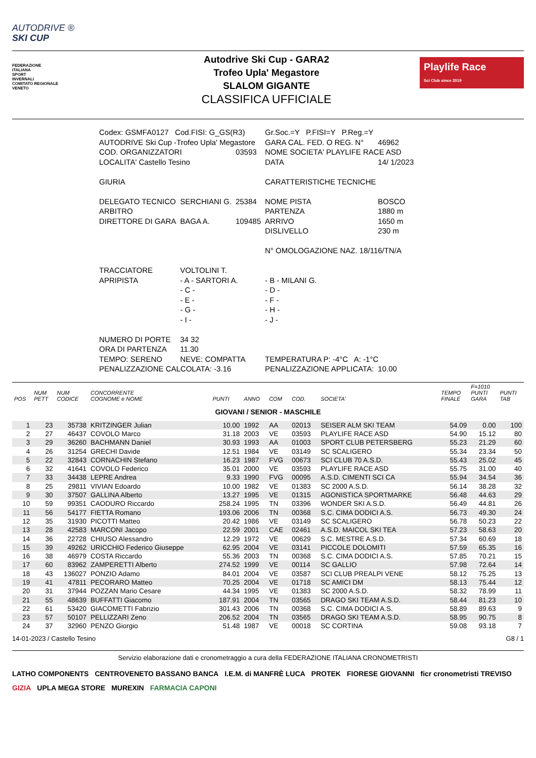AUTODRIVE ®
SKI CUP
FEDERAZIONE
ITALIANA
SPORT
INVERNALI
COMITATO REGIONALE
VENETO
Autodrive Ski Cup - GARA2
Trofeo Upla' Megastore
SLALOM GIGANTE
CLASSIFICA UFFICIALE
Playlife Race
Sci Club since 2019
| Codex: GSMFA0127 Cod.FISI: G_GS(R3) | | | Gr.Soc.=Y P.FISI=Y P.Reg.=Y | |
| AUTODRIVE Ski Cup -Trofeo Upla' Megastore | | | GARA CAL. FED. O REG. N° | 46962 |
| COD. ORGANIZZATORI | | 03593 | NOME SOCIETA' PLAYLIFE RACE ASD | |
| LOCALITA' Castello Tesino | | | DATA | 14/ 1/2023 |
| GIURIA | | | CARATTERISTICHE TECNICHE | |
| DELEGATO TECNICO | SERCHIANI G. | 25384 | NOME PISTA | BOSCO |
| ARBITRO | | | PARTENZA | 1880 m |
| DIRETTORE DI GARA | BAGA A. | 109485 | ARRIVO | 1650 m |
| | | | DISLIVELLO | 230 m |
| | | | N° OMOLOGAZIONE NAZ. 18/116/TN/A | |
| TRACCIATORE | VOLTOLINI T. | | | |
| APRIPISTA | - A - SARTORI A. | | - B - MILANI G. | |
| | - C - | | - D - | |
| | - E - | | - F - | |
| | - G - | | - H - | |
| | - I - | | - J - | |
| NUMERO DI PORTE | 34 32 | | | |
| ORA DI PARTENZA | 11.30 | | | |
| TEMPO: SERENO | NEVE: COMPATTA | | TEMPERATURA P: -4°C A: -1°C | |
| PENALIZZAZIONE CALCOLATA: -3.16 | | | PENALIZZAZIONE APPLICATA: | 10.00 |
| POS | NUM PETT | NUM CODICE | CONCORRENTE COGNOME e NOME | PUNTI | ANNO | COM | COD. | SOCIETA' | TEMPO FINALE | F=1010 PUNTI GARA | PUNTI TAB |
| --- | --- | --- | --- | --- | --- | --- | --- | --- | --- | --- | --- |
| GIOVANI / SENIOR - MASCHILE | | | | | | | | | | | |
| 1 | 23 | 35738 | KRITZINGER Julian | 10.00 | 1992 | AA | 02013 | SEISER ALM SKI TEAM | 54.09 | 0.00 | 100 |
| 2 | 27 | 46437 | COVOLO Marco | 31.18 | 2003 | VE | 03593 | PLAYLIFE RACE ASD | 54.90 | 15.12 | 80 |
| 3 | 29 | 36260 | BACHMANN Daniel | 30.93 | 1993 | AA | 01003 | SPORT CLUB PETERSBERG | 55.23 | 21.29 | 60 |
| 4 | 26 | 31254 | GRECHI Davide | 12.51 | 1984 | VE | 03149 | SC SCALIGERO | 55.34 | 23.34 | 50 |
| 5 | 22 | 32843 | CORNACHIN Stefano | 16.23 | 1987 | FVG | 00673 | SCI CLUB 70 A.S.D. | 55.43 | 25.02 | 45 |
| 6 | 32 | 41641 | COVOLO Federico | 35.01 | 2000 | VE | 03593 | PLAYLIFE RACE ASD | 55.75 | 31.00 | 40 |
| 7 | 33 | 34438 | LEPRE Andrea | 9.33 | 1990 | FVG | 00095 | A.S.D. CIMENTI SCI CA | 55.94 | 34.54 | 36 |
| 8 | 25 | 29811 | VIVIAN Edoardo | 10.00 | 1982 | VE | 01383 | SC 2000 A.S.D. | 56.14 | 38.28 | 32 |
| 9 | 30 | 37507 | GALLINA Alberto | 13.27 | 1995 | VE | 01315 | AGONISTICA SPORTMARKE | 56.48 | 44.63 | 29 |
| 10 | 59 | 99351 | CAODURO Riccardo | 258.24 | 1995 | TN | 03396 | WONDER SKI A.S.D. | 56.49 | 44.81 | 26 |
| 11 | 56 | 54177 | FIETTA Romano | 193.06 | 2006 | TN | 00368 | S.C. CIMA DODICI A.S. | 56.73 | 49.30 | 24 |
| 12 | 35 | 31930 | PICOTTI Matteo | 20.42 | 1986 | VE | 03149 | SC SCALIGERO | 56.78 | 50.23 | 22 |
| 13 | 28 | 42583 | MARCONI Jacopo | 22.59 | 2001 | CAE | 02461 | A.S.D. MAICOL SKI TEA | 57.23 | 58.63 | 20 |
| 14 | 36 | 22728 | CHIUSO Alessandro | 12.29 | 1972 | VE | 00629 | S.C. MESTRE A.S.D. | 57.34 | 60.69 | 18 |
| 15 | 39 | 49262 | URICCHIO Federico Giuseppe | 62.95 | 2004 | VE | 03141 | PICCOLE DOLOMITI | 57.59 | 65.35 | 16 |
| 16 | 38 | 46979 | COSTA Riccardo | 55.36 | 2003 | TN | 00368 | S.C. CIMA DODICI A.S. | 57.85 | 70.21 | 15 |
| 17 | 60 | 83962 | ZAMPERETTI Alberto | 274.52 | 1999 | VE | 00114 | SC GALLIO | 57.98 | 72.64 | 14 |
| 18 | 43 | 136027 | PONZIO Adamo | 84.01 | 2004 | VE | 03587 | SCI CLUB PREALPI VENE | 58.12 | 75.25 | 13 |
| 19 | 41 | 47811 | PECORARO Matteo | 70.25 | 2004 | VE | 01718 | SC AMICI DM | 58.13 | 75.44 | 12 |
| 20 | 31 | 37944 | POZZAN Mario Cesare | 44.34 | 1995 | VE | 01383 | SC 2000 A.S.D. | 58.32 | 78.99 | 11 |
| 21 | 55 | 48639 | BUFFATTI Giacomo | 187.91 | 2004 | TN | 03565 | DRAGO SKI TEAM A.S.D. | 58.44 | 81.23 | 10 |
| 22 | 61 | 53420 | GIACOMETTI Fabrizio | 301.43 | 2006 | TN | 00368 | S.C. CIMA DODICI A.S. | 58.89 | 89.63 | 9 |
| 23 | 57 | 50107 | PELLIZZARI Zeno | 206.52 | 2004 | TN | 03565 | DRAGO SKI TEAM A.S.D. | 58.95 | 90.75 | 8 |
| 24 | 37 | 32960 | PENZO Giorgio | 51.48 | 1987 | VE | 00018 | SC CORTINA | 59.08 | 93.18 | 7 |
14-01-2023 / Castello Tesino G8 / 1
Servizio elaborazione dati e cronometraggio a cura della FEDERAZIONE ITALIANA CRONOMETRISTI
LATHO COMPONENTS CENTROVENETO BASSANO BANCA I.E.M. di MANFRÈ LUCA PROTEK FIORESE GIOVANNI ficr cronometristi TREVISO GIZIA UPLA MEGA STORE MUREXIN FARMACIA CAPONI